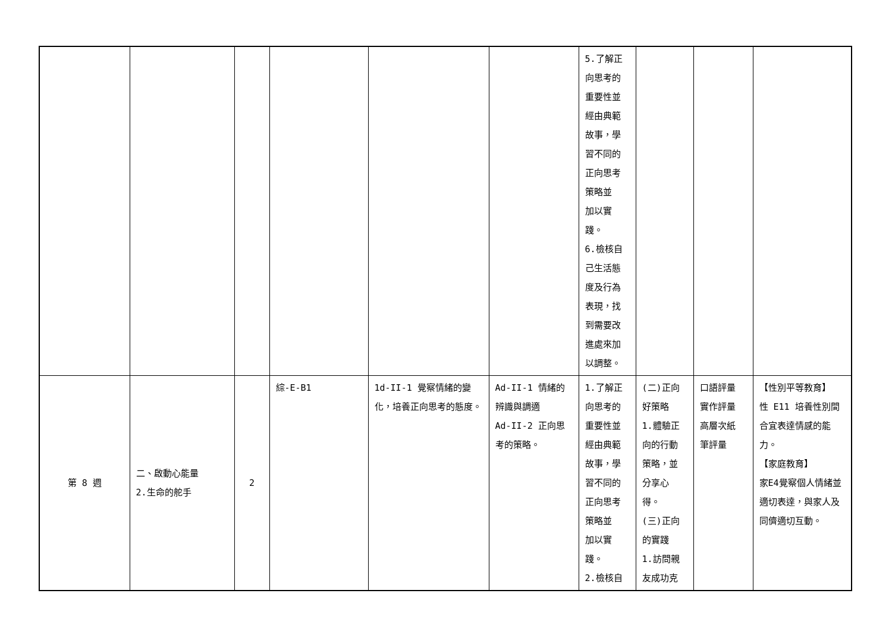| | | | | | | 5.了解正 向思考的 重要性並 經由典範 故事，學 習不同的 正向思考 策略並 加以實 踐。 6.檢核自 己生活態 度及行為 表現，找 到需要改 進處來加 以調整。 | | | |
| 第 8 週 | 二、啟動心能量 2.生命的舵手 | 2 | 綜-E-B1 | 1d-II-1 覺察情緒的變化，培養正向思考的態度。 | Ad-II-1 情緒的辨識與調適 Ad-II-2 正向思考的策略。 | 1.了解正 向思考的 重要性並 經由典範 故事，學 習不同的 正向思考 策略並 加以實 踐。 2.檢核自 | (二)正向 好策略 1.體驗正 向的行動 策略，並 分享心 得。 (三)正向 的實踐 1.訪問親 友成功克 | 口語評量 實作評量 高層次紙 筆評量 | 【性別平等教育】 性 E11 培養性別間合宜表達情感的能力。 【家庭教育】 家E4覺察個人情緒並適切表達，與家人及同儕適切互動。 |